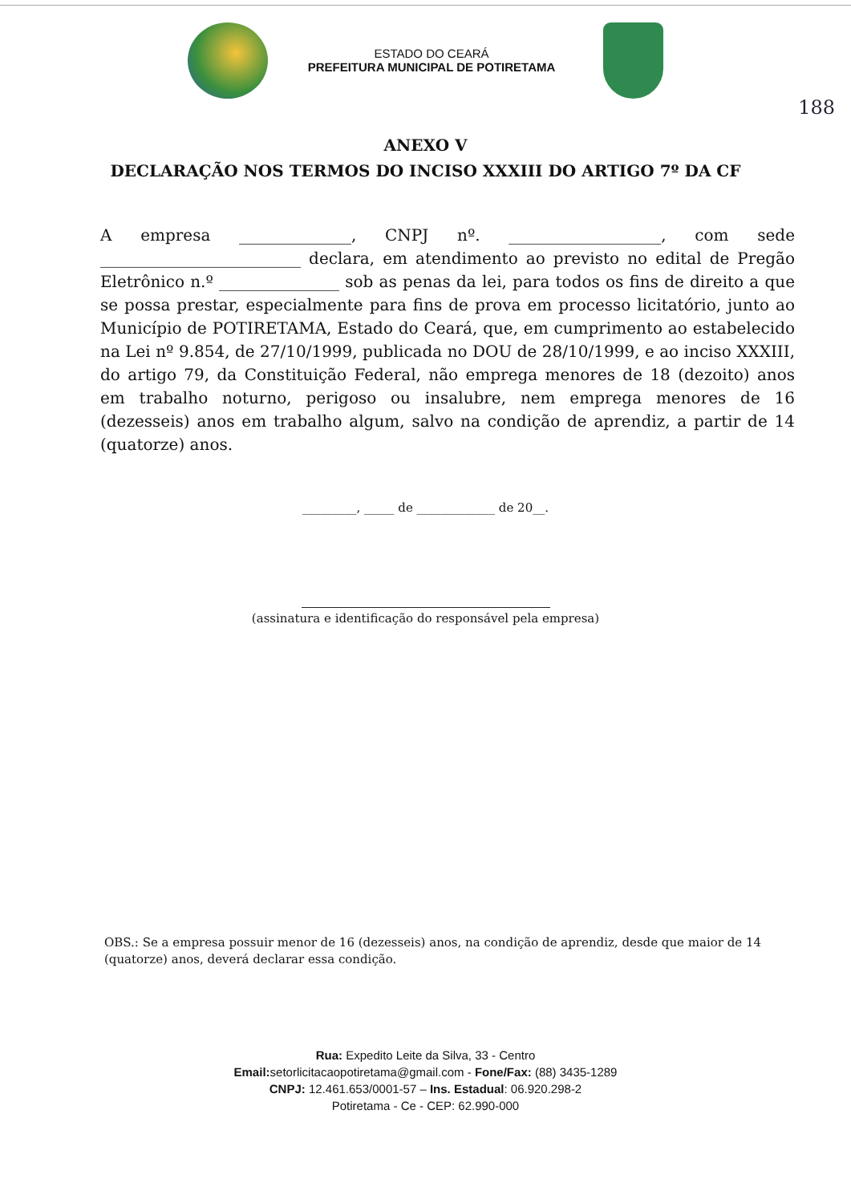ESTADO DO CEARÁ
PREFEITURA MUNICIPAL DE POTIRETAMA
188
ANEXO V
DECLARAÇÃO NOS TERMOS DO INCISO XXXIII DO ARTIGO 7º DA CF
A empresa ______________, CNPJ nº. ___________________, com sede _________________________ declara, em atendimento ao previsto no edital de Pregão Eletrônico n.º _______________ sob as penas da lei, para todos os fins de direito a que se possa prestar, especialmente para fins de prova em processo licitatório, junto ao Município de POTIRETAMA, Estado do Ceará, que, em cumprimento ao estabelecido na Lei nº 9.854, de 27/10/1999, publicada no DOU de 28/10/1999, e ao inciso XXXIII, do artigo 79, da Constituição Federal, não emprega menores de 18 (dezoito) anos em trabalho noturno, perigoso ou insalubre, nem emprega menores de 16 (dezesseis) anos em trabalho algum, salvo na condição de aprendiz, a partir de 14 (quatorze) anos.
_________, _____ de _____________ de 20__.
(assinatura e identificação do responsável pela empresa)
OBS.: Se a empresa possuir menor de 16 (dezesseis) anos, na condição de aprendiz, desde que maior de 14 (quatorze) anos, deverá declarar essa condição.
Rua: Expedito Leite da Silva, 33 - Centro
Email: setorlicitacaopotiretama@gmail.com - Fone/Fax: (88) 3435-1289
CNPJ: 12.461.653/0001-57 – Ins. Estadual: 06.920.298-2
Potiretama - Ce - CEP: 62.990-000